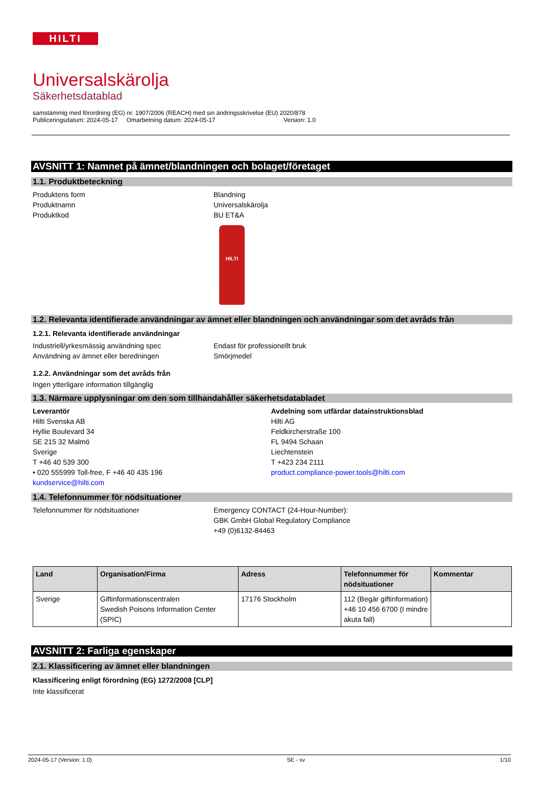HILTI
Universalskärolja
Säkerhetsdatablad
samstämmig med förordning (EG) nr. 1907/2006 (REACH) med sin ändringsskrivelse (EU) 2020/878
Publiceringsdatum: 2024-05-17 Omarbetning datum: 2024-05-17 Version: 1.0
AVSNITT 1: Namnet på ämnet/blandningen och bolaget/företaget
1.1. Produktbeteckning
Produktens form Blandning
Produktnamn Universalskärolja
Produktkod BU ET&A
HILTI
1.2. Relevanta identifierade användningar av ämnet eller blandningen och användningar som det avråds från
1.2.1. Relevanta identifierade användningar
Industriell/yrkesmässig användning spec Endast för professionellt bruk
Användning av ämnet eller beredningen Smörjmedel
1.2.2. Användningar som det avråds från
Ingen ytterligare information tillgänglig
1.3. Närmare upplysningar om den som tillhandahåller säkerhetsdatabladet
Leverantör
Hilti Svenska AB
Hyllie Boulevard 34
SE 215 32 Malmö
Sverige
T +46 40 539 300
• 020 555999 Toll-free, F +46 40 435 196
kundservice@hilti.com
Avdelning som utfärdar datainstruktionsblad
Hilti AG
Feldkircherstraße 100
FL 9494 Schaan
Liechtenstein
T +423 234 2111
product.compliance-power.tools@hilti.com
1.4. Telefonnummer för nödsituationer
Telefonnummer för nödsituationer Emergency CONTACT (24-Hour-Number):
GBK GmbH Global Regulatory Compliance
+49 (0)6132-84463
| Land | Organisation/Firma | Adress | Telefonnummer för nödsituationer | Kommentar |
| --- | --- | --- | --- | --- |
| Sverige | Giftinformationscentralen Swedish Poisons Information Center (SPIC) | 17176 Stockholm | 112 (Begär giftinformation) +46 10 456 6700 (I mindre akuta fall) | |
AVSNITT 2: Farliga egenskaper
2.1. Klassificering av ämnet eller blandningen
Klassificering enligt förordning (EG) 1272/2008 [CLP]
Inte klassificerat
2024-05-17 (Version: 1.0) SE - sv 1/10